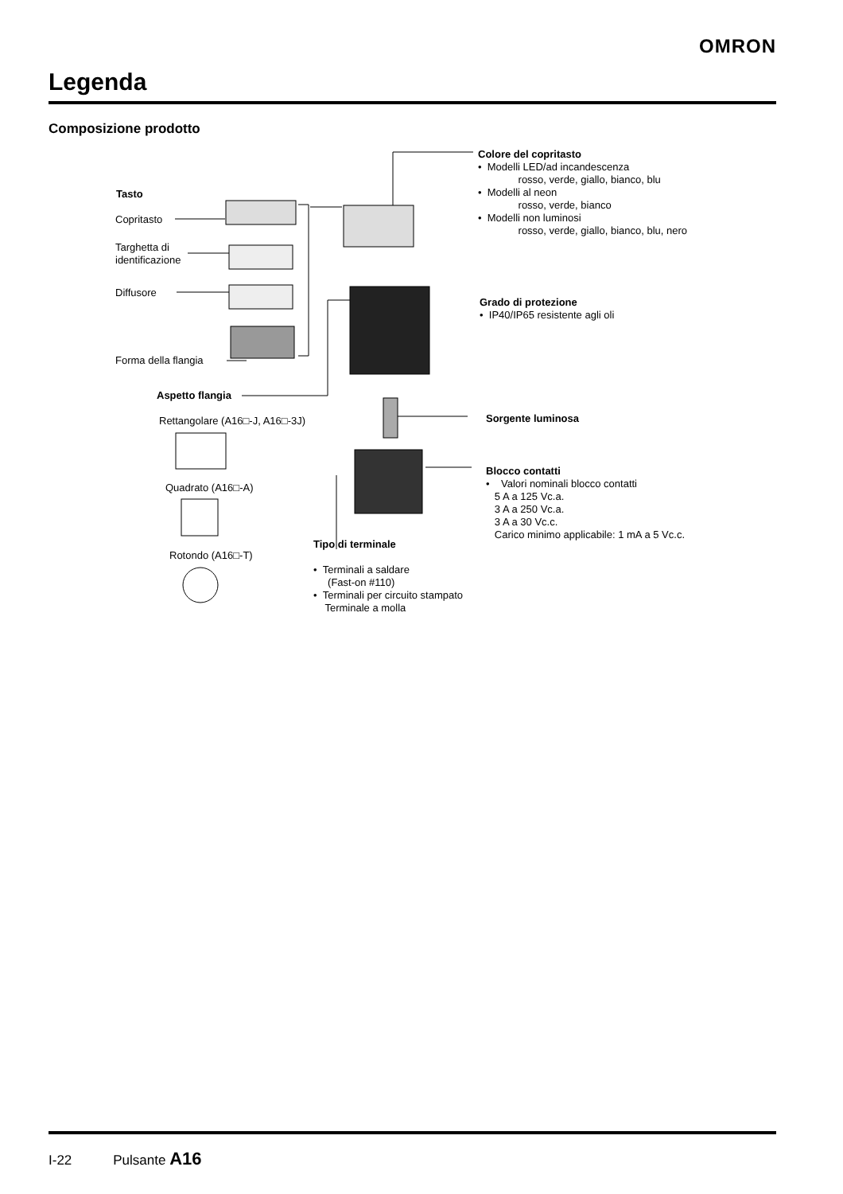OMRON
Legenda
Composizione prodotto
Tasto
Copritasto
Targhetta di
identificazione
Diffusore
Forma della flangia
Aspetto flangia
Rettangolare (A16□-J, A16□-3J)
Quadrato (A16□-A)
Rotondo (A16□-T)
Colore del copritasto
• Modelli LED/ad incandescenza
rosso, verde, giallo, bianco, blu
• Modelli al neon
rosso, verde, bianco
• Modelli non luminosi
rosso, verde, giallo, bianco, blu, nero
Grado di protezione
• IP40/IP65 resistente agli oli
Sorgente luminosa
Blocco contatti
• Valori nominali blocco contatti
5 A a 125 Vc.a.
3 A a 250 Vc.a.
3 A a 30 Vc.c.
Carico minimo applicabile: 1 mA a 5 Vc.c.
Tipo di terminale
• Terminali a saldare
(Fast-on #110)
• Terminali per circuito stampato
Terminale a molla
I-22 Pulsante A16